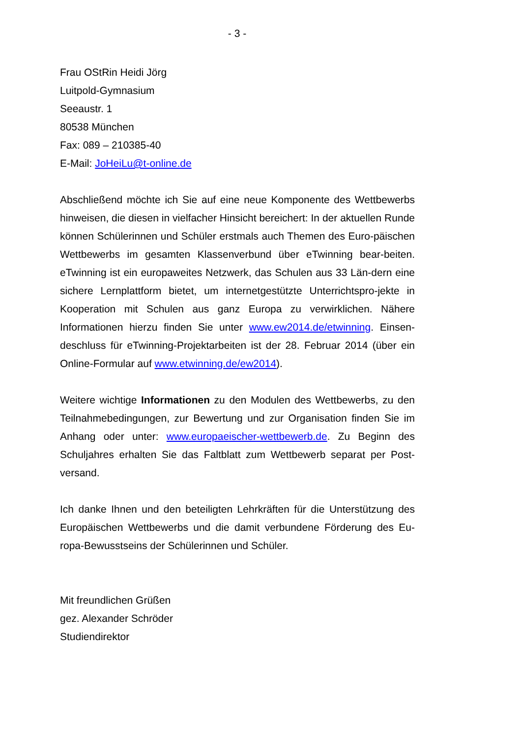- 3 -
Frau OStRin Heidi Jörg
Luitpold-Gymnasium
Seeaustr. 1
80538 München
Fax: 089 – 210385-40
E-Mail: JoHeiLu@t-online.de
Abschließend möchte ich Sie auf eine neue Komponente des Wettbewerbs hinweisen, die diesen in vielfacher Hinsicht bereichert: In der aktuellen Runde können Schülerinnen und Schüler erstmals auch Themen des Euro-päischen Wettbewerbs im gesamten Klassenverbund über eTwinning bear-beiten. eTwinning ist ein europaweites Netzwerk, das Schulen aus 33 Län-dern eine sichere Lernplattform bietet, um internetgestützte Unterrichtspro-jekte in Kooperation mit Schulen aus ganz Europa zu verwirklichen. Nähere Informationen hierzu finden Sie unter www.ew2014.de/etwinning. Einsen-deschluss für eTwinning-Projektarbeiten ist der 28. Februar 2014 (über ein Online-Formular auf www.etwinning.de/ew2014).
Weitere wichtige Informationen zu den Modulen des Wettbewerbs, zu den Teilnahmebedingungen, zur Bewertung und zur Organisation finden Sie im Anhang oder unter: www.europaeischer-wettbewerb.de. Zu Beginn des Schuljahres erhalten Sie das Faltblatt zum Wettbewerb separat per Post-versand.
Ich danke Ihnen und den beteiligten Lehrkräften für die Unterstützung des Europäischen Wettbewerbs und die damit verbundene Förderung des Eu-ropa-Bewusstseins der Schülerinnen und Schüler.
Mit freundlichen Grüßen
gez. Alexander Schröder
Studiendirektor